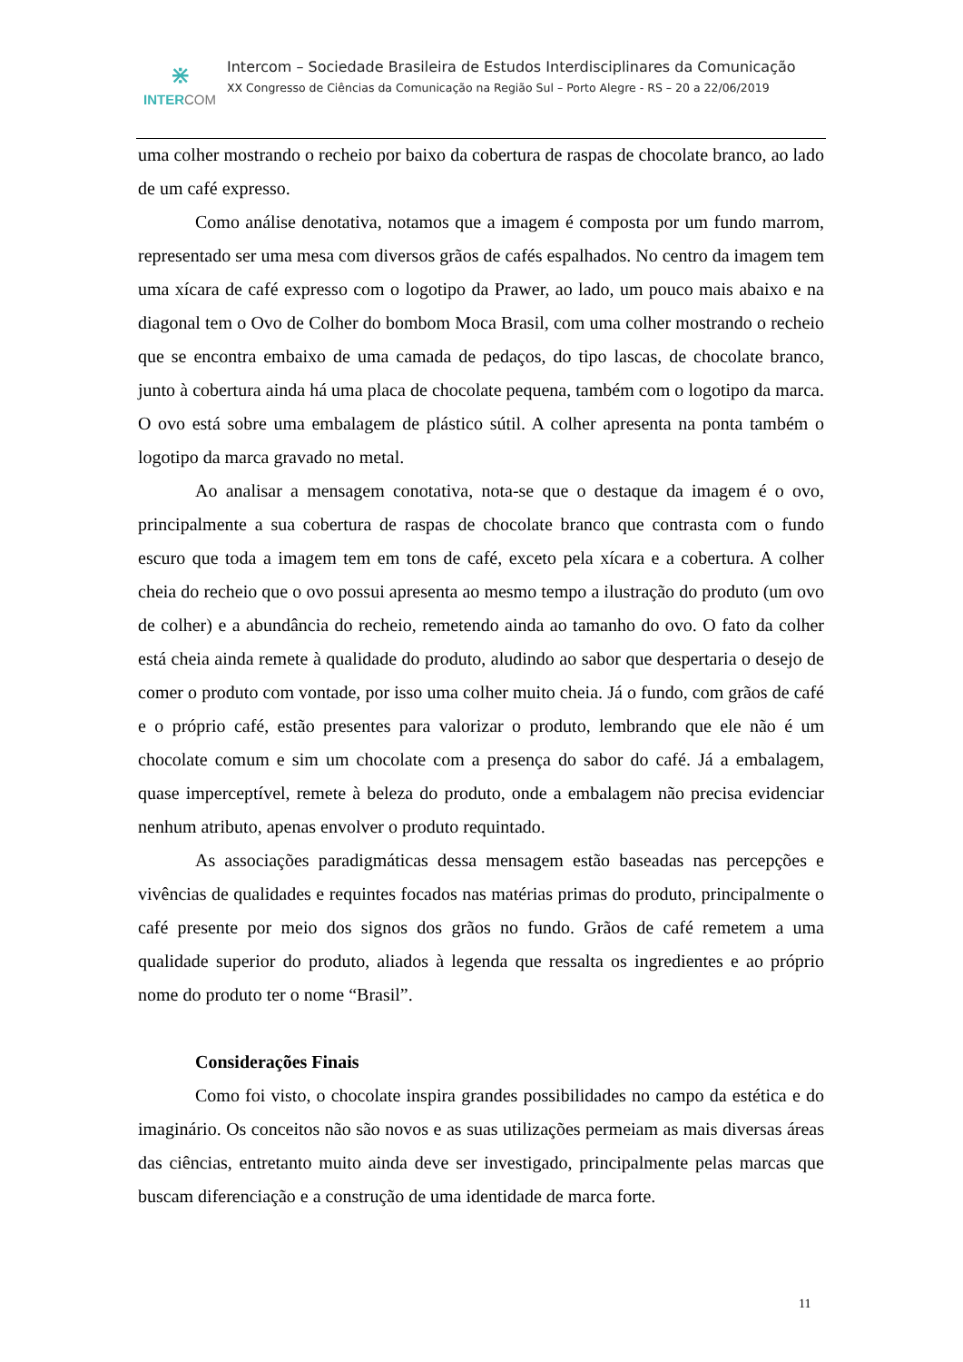⋇
INTER COM
Intercom – Sociedade Brasileira de Estudos Interdisciplinares da Comunicação
XX Congresso de Ciências da Comunicação na Região Sul – Porto Alegre - RS – 20 a 22/06/2019
uma colher mostrando o recheio por baixo da cobertura de raspas de chocolate branco, ao lado de um café expresso.
Como análise denotativa, notamos que a imagem é composta por um fundo marrom, representado ser uma mesa com diversos grãos de cafés espalhados. No centro da imagem tem uma xícara de café expresso com o logotipo da Prawer, ao lado, um pouco mais abaixo e na diagonal tem o Ovo de Colher do bombom Moca Brasil, com uma colher mostrando o recheio que se encontra embaixo de uma camada de pedaços, do tipo lascas, de chocolate branco, junto à cobertura ainda há uma placa de chocolate pequena, também com o logotipo da marca. O ovo está sobre uma embalagem de plástico sútil. A colher apresenta na ponta também o logotipo da marca gravado no metal.
Ao analisar a mensagem conotativa, nota-se que o destaque da imagem é o ovo, principalmente a sua cobertura de raspas de chocolate branco que contrasta com o fundo escuro que toda a imagem tem em tons de café, exceto pela xícara e a cobertura. A colher cheia do recheio que o ovo possui apresenta ao mesmo tempo a ilustração do produto (um ovo de colher) e a abundância do recheio, remetendo ainda ao tamanho do ovo. O fato da colher está cheia ainda remete à qualidade do produto, aludindo ao sabor que despertaria o desejo de comer o produto com vontade, por isso uma colher muito cheia. Já o fundo, com grãos de café e o próprio café, estão presentes para valorizar o produto, lembrando que ele não é um chocolate comum e sim um chocolate com a presença do sabor do café. Já a embalagem, quase imperceptível, remete à beleza do produto, onde a embalagem não precisa evidenciar nenhum atributo, apenas envolver o produto requintado.
As associações paradigmáticas dessa mensagem estão baseadas nas percepções e vivências de qualidades e requintes focados nas matérias primas do produto, principalmente o café presente por meio dos signos dos grãos no fundo. Grãos de café remetem a uma qualidade superior do produto, aliados à legenda que ressalta os ingredientes e ao próprio nome do produto ter o nome “Brasil”.
Considerações Finais
Como foi visto, o chocolate inspira grandes possibilidades no campo da estética e do imaginário. Os conceitos não são novos e as suas utilizações permeiam as mais diversas áreas das ciências, entretanto muito ainda deve ser investigado, principalmente pelas marcas que buscam diferenciação e a construção de uma identidade de marca forte.
11